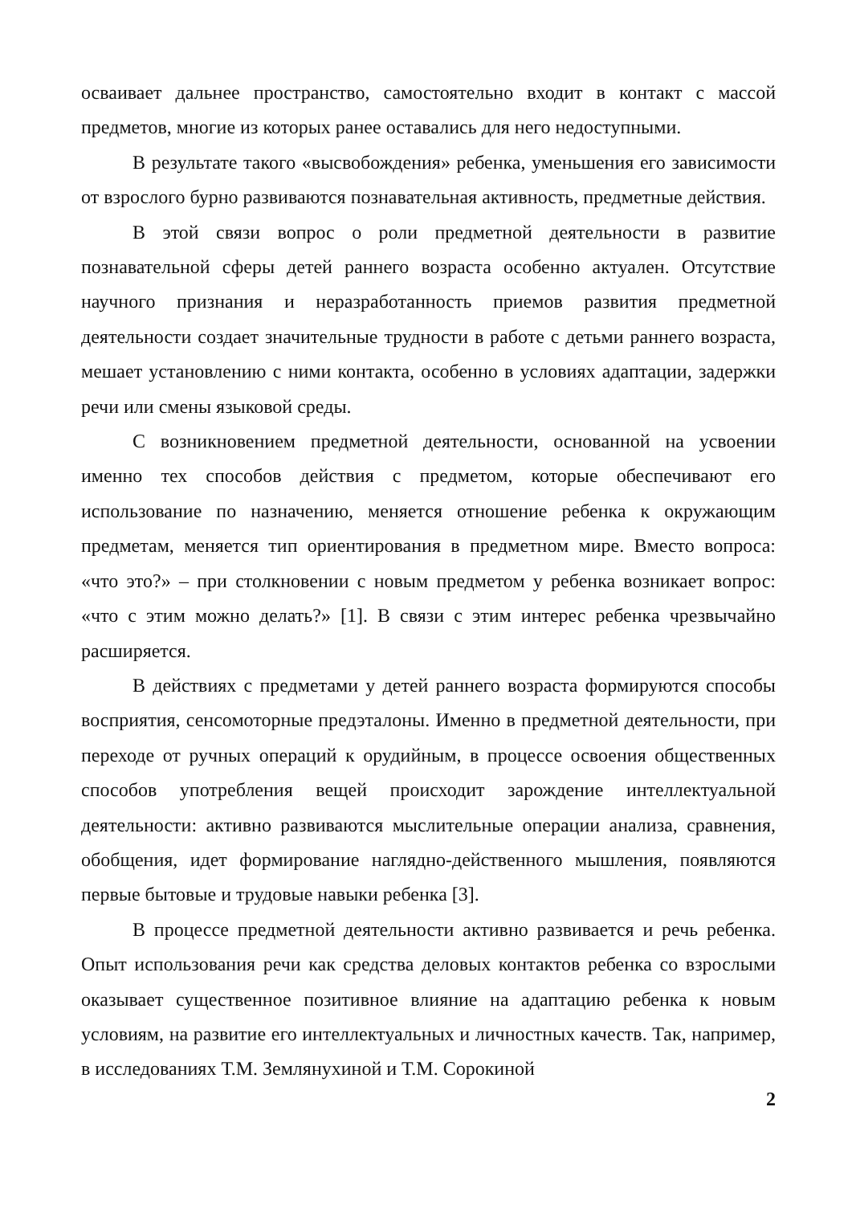осваивает дальнее пространство, самостоятельно входит в контакт с массой предметов, многие из которых ранее оставались для него недоступными.
В результате такого «высвобождения» ребенка, уменьшения его зависимости от взрослого бурно развиваются познавательная активность, предметные действия.
В этой связи вопрос о роли предметной деятельности в развитие познавательной сферы детей раннего возраста особенно актуален. Отсутствие научного признания и неразработанность приемов развития предметной деятельности создает значительные трудности в работе с детьми раннего возраста, мешает установлению с ними контакта, особенно в условиях адаптации, задержки речи или смены языковой среды.
С возникновением предметной деятельности, основанной на усвоении именно тех способов действия с предметом, которые обеспечивают его использование по назначению, меняется отношение ребенка к окружающим предметам, меняется тип ориентирования в предметном мире. Вместо вопроса: «что это?» – при столкновении с новым предметом у ребенка возникает вопрос: «что с этим можно делать?» [1]. В связи с этим интерес ребенка чрезвычайно расширяется.
В действиях с предметами у детей раннего возраста формируются способы восприятия, сенсомоторные предэталоны. Именно в предметной деятельности, при переходе от ручных операций к орудийным, в процессе освоения общественных способов употребления вещей происходит зарождение интеллектуальной деятельности: активно развиваются мыслительные операции анализа, сравнения, обобщения, идет формирование наглядно-действенного мышления, появляются первые бытовые и трудовые навыки ребенка [3].
В процессе предметной деятельности активно развивается и речь ребенка. Опыт использования речи как средства деловых контактов ребенка со взрослыми оказывает существенное позитивное влияние на адаптацию ребенка к новым условиям, на развитие его интеллектуальных и личностных качеств. Так, например, в исследованиях Т.М. Землянухиной и Т.М. Сорокиной
2